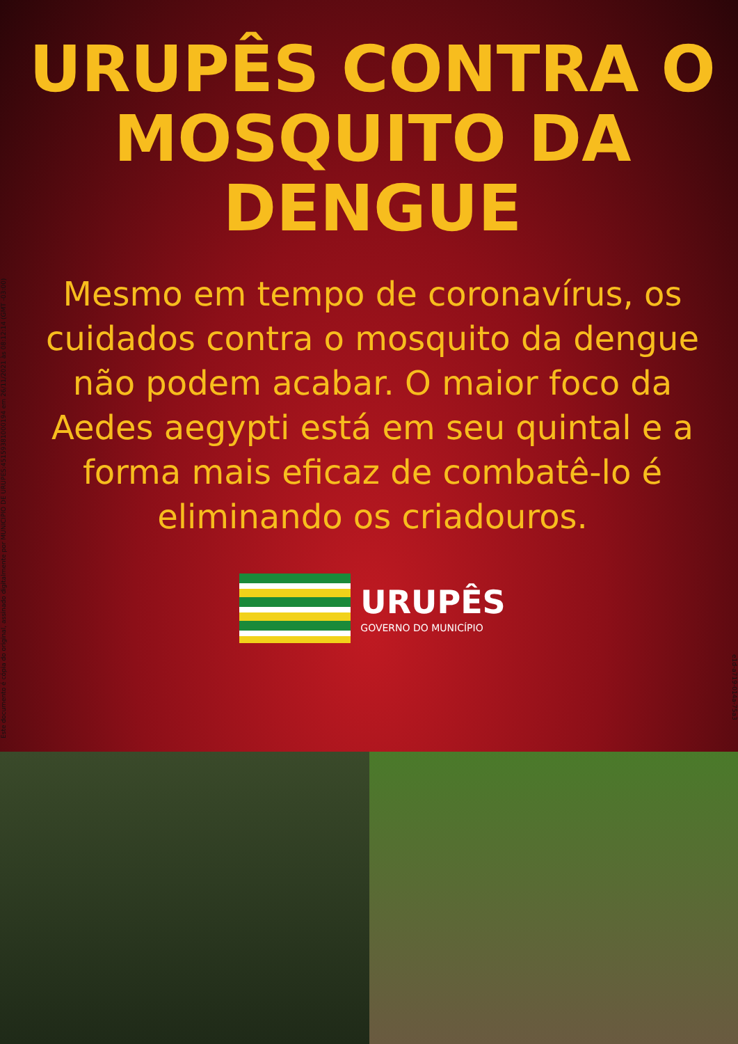Este documento é cópia do original, assinado digitalmente por MUNICIPIO DE URUPES:45159381000194 em 26/11/2021 às 08:12:14 (GMT -03:00)
URUPÊS CONTRA O MOSQUITO DA DENGUE
Mesmo em tempo de coronavírus, os cuidados contra o mosquito da dengue não podem acabar. O maior foco da Aedes aegypti está em seu quintal e a forma mais eficaz de combatê-lo é eliminando os criadouros.
URUPÊS
GOVERNO DO MUNICÍPIO
e1d-a719-014a-75a3